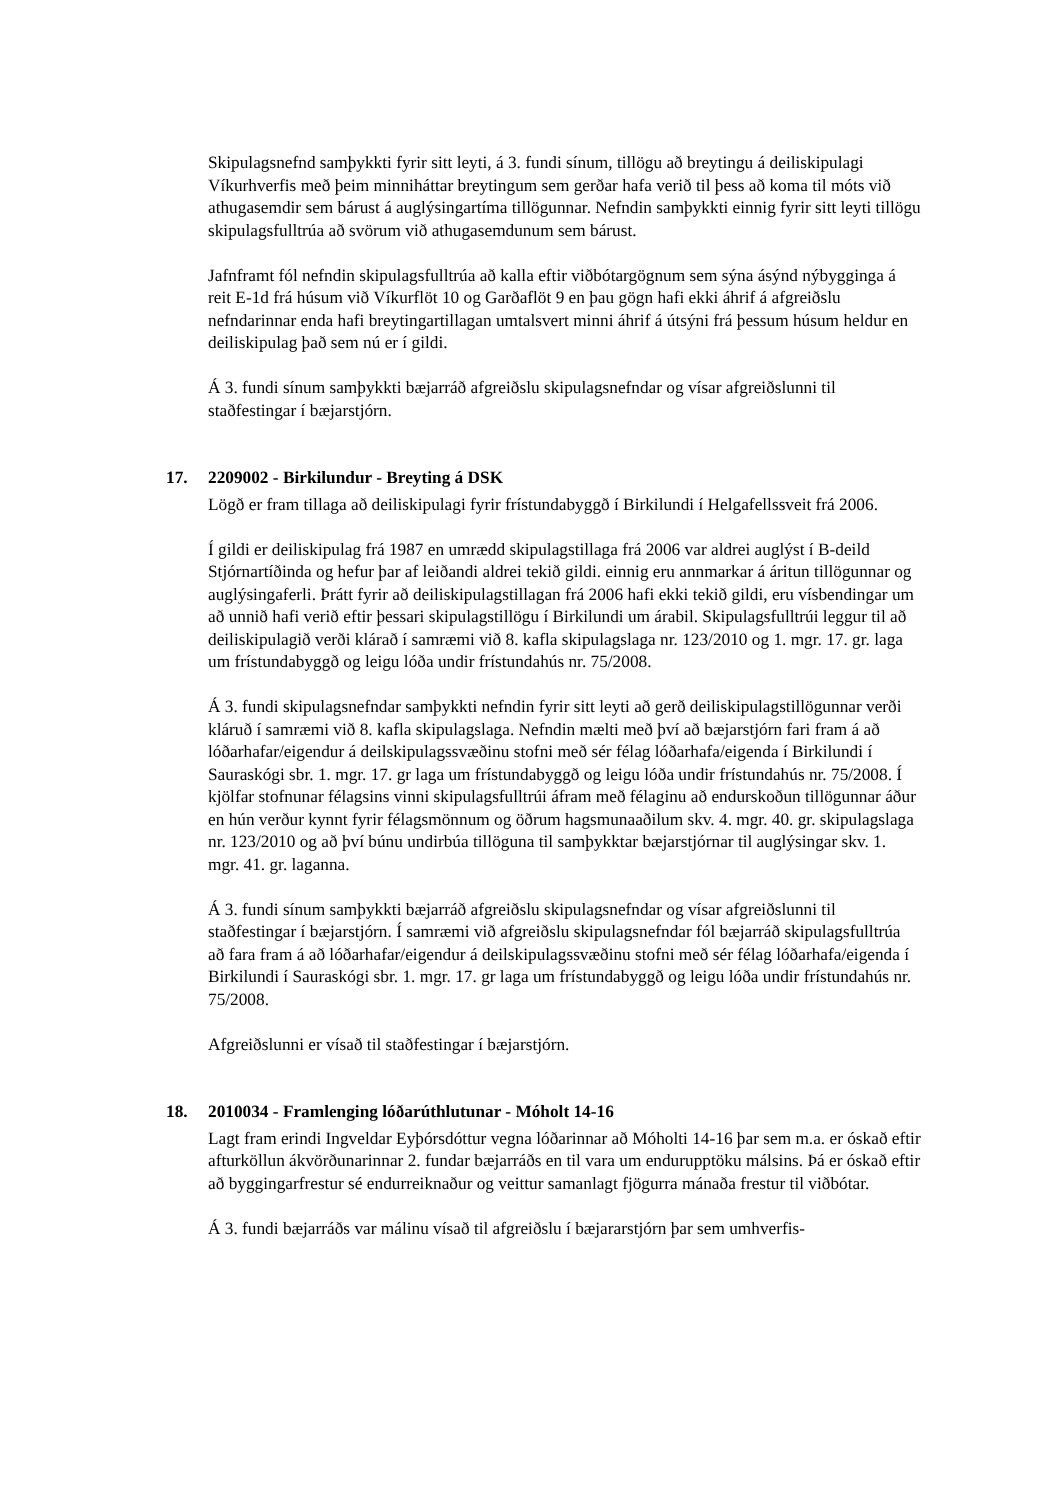Skipulagsnefnd samþykkti fyrir sitt leyti, á 3. fundi sínum, tillögu að breytingu á deiliskipulagi Víkurhverfis með þeim minniháttar breytingum sem gerðar hafa verið til þess að koma til móts við athugasemdir sem bárust á auglýsingartíma tillögunnar. Nefndin samþykkti einnig fyrir sitt leyti tillögu skipulagsfulltrúa að svörum við athugasemdunum sem bárust.
Jafnframt fól nefndin skipulagsfulltrúa að kalla eftir viðbótargögnum sem sýna ásýnd nýbygginga á reit E-1d frá húsum við Víkurflöt 10 og Garðaflöt 9 en þau gögn hafi ekki áhrif á afgreiðslu nefndarinnar enda hafi breytingartillagan umtalsvert minni áhrif á útsýni frá þessum húsum heldur en deiliskipulag það sem nú er í gildi.
Á 3. fundi sínum samþykkti bæjarráð afgreiðslu skipulagsnefndar og vísar afgreiðslunni til staðfestingar í bæjarstjórn.
17. 2209002 - Birkilundur - Breyting á DSK
Lögð er fram tillaga að deiliskipulagi fyrir frístundabyggð í Birkilundi í Helgafellssveit frá 2006.
Í gildi er deiliskipulag frá 1987 en umrædd skipulagstillaga frá 2006 var aldrei auglýst í B-deild Stjórnartíðinda og hefur þar af leiðandi aldrei tekið gildi. einnig eru annmarkar á áritun tillögunnar og auglýsingaferli. Þrátt fyrir að deiliskipulagstillagan frá 2006 hafi ekki tekið gildi, eru vísbendingar um að unnið hafi verið eftir þessari skipulagstillögu í Birkilundi um árabil. Skipulagsfulltrúi leggur til að deiliskipulagið verði klárað í samræmi við 8. kafla skipulagslaga nr. 123/2010 og 1. mgr. 17. gr. laga um frístundabyggð og leigu lóða undir frístundahús nr. 75/2008.
Á 3. fundi skipulagsnefndar samþykkti nefndin fyrir sitt leyti að gerð deiliskipulagstillögunnar verði kláruð í samræmi við 8. kafla skipulagslaga. Nefndin mælti með því að bæjarstjórn fari fram á að lóðarhafar/eigendur á deilskipulagssvæðinu stofni með sér félag lóðarhafa/eigenda í Birkilundi í Sauraskógi sbr. 1. mgr. 17. gr laga um frístundabyggð og leigu lóða undir frístundahús nr. 75/2008. Í kjölfar stofnunar félagsins vinni skipulagsfulltrúi áfram með félaginu að endurskoðun tillögunnar áður en hún verður kynnt fyrir félagsmönnum og öðrum hagsmunaaðilum skv. 4. mgr. 40. gr. skipulagslaga nr. 123/2010 og að því búnu undirbúa tillöguna til samþykktar bæjarstjórnar til auglýsingar skv. 1. mgr. 41. gr. laganna.
Á 3. fundi sínum samþykkti bæjarráð afgreiðslu skipulagsnefndar og vísar afgreiðslunni til staðfestingar í bæjarstjórn. Í samræmi við afgreiðslu skipulagsnefndar fól bæjarráð skipulagsfulltrúa að fara fram á að lóðarhafar/eigendur á deilskipulagssvæðinu stofni með sér félag lóðarhafa/eigenda í Birkilundi í Sauraskógi sbr. 1. mgr. 17. gr laga um frístundabyggð og leigu lóða undir frístundahús nr. 75/2008.
Afgreiðslunni er vísað til staðfestingar í bæjarstjórn.
18. 2010034 - Framlenging lóðarúthlutunar - Móholt 14-16
Lagt fram erindi Ingveldar Eyþórsdóttur vegna lóðarinnar að Móholti 14-16 þar sem m.a. er óskað eftir afturköllun ákvörðunarinnar 2. fundar bæjarráðs en til vara um endurupptöku málsins. Þá er óskað eftir að byggingarfrestur sé endurreiknaður og veittur samanlagt fjögurra mánaða frestur til viðbótar.
Á 3. fundi bæjarráðs var málinu vísað til afgreiðslu í bæjararstjórn þar sem umhverfis-